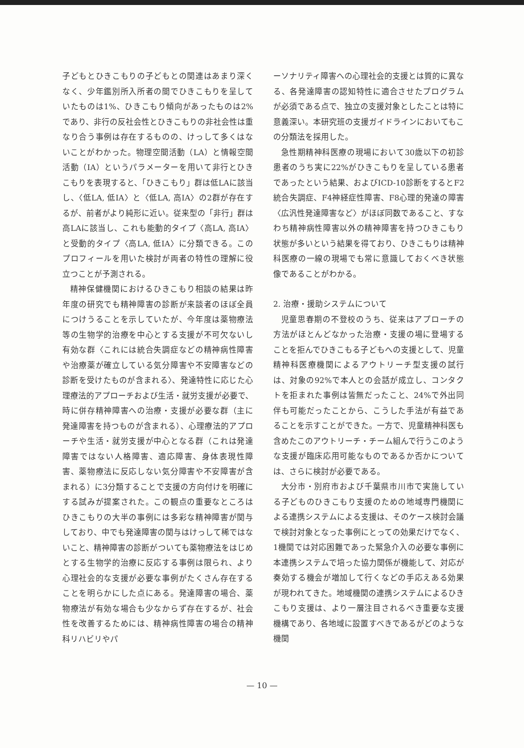子どもとひきこもりの子どもとの関連はあまり深くなく、少年鑑別所入所者の間でひきこもりを呈していたものは1%、ひきこもり傾向があったものは2%であり、非行の反社会性とひきこもりの非社会性は重なり合う事例は存在するものの、けっして多くはないことがわかった。物理空間活動（LA）と情報空間活動（IA）というパラメーターを用いて非行とひきこもりを表現すると、「ひきこもり」群は低LAに該当し、〈低LA, 低IA〉と〈低LA, 高IA〉の2群が存在するが、前者がより純形に近い。従来型の「非行」群は高LAに該当し、これも能動的タイプ〈高LA, 高IA〉と受動的タイプ〈高LA, 低IA〉に分類できる。このプロフィールを用いた検討が両者の特性の理解に役立つことが予測される。
精神保健機関におけるひきこもり相談の結果は昨年度の研究でも精神障害の診断が来談者のほぼ全員につけうることを示していたが、今年度は薬物療法等の生物学的治療を中心とする支援が不可欠ないし有効な群〈これには統合失調症などの精神病性障害や治療薬が確立している気分障害や不安障害などの診断を受けたものが含まれる〉、発達特性に応じた心理療法的アプローチおよび生活・就労支援が必要で、時に併存精神障害への治療・支援が必要な群（主に発達障害を持つものが含まれる）、心理療法的アプローチや生活・就労支援が中心となる群（これは発達障害ではない人格障害、適応障害、身体表現性障害、薬物療法に反応しない気分障害や不安障害が含まれる）に3分類することで支援の方向付けを明確にする試みが提案された。この観点の重要なところはひきこもりの大半の事例には多彩な精神障害が関与しており、中でも発達障害の関与はけっして稀ではないこと、精神障害の診断がついても薬物療法をはじめとする生物学的治療に反応する事例は限られ、より心理社会的な支援が必要な事例がたくさん存在することを明らかにした点にある。発達障害の場合、薬物療法が有効な場合も少なからず存在するが、社会性を改善するためには、精神病性障害の場合の精神科リハビリやパ
ーソナリティ障害への心理社会的支援とは質的に異なる、各発達障害の認知特性に適合させたプログラムが必須である点で、独立の支援対象としたことは特に意義深い。本研究班の支援ガイドラインにおいてもこの分類法を採用した。
急性期精神科医療の現場において30歳以下の初診患者のうち実に22%がひきこもりを呈している患者であったという結果、およびICD-10診断をするとF2統合失調症、F4神経症性障害、F8心理的発達の障害〈広汎性発達障害など〉がほぼ同数であること、すなわち精神病性障害以外の精神障害を持つひきこもり状態が多いという結果を得ており、ひきこもりは精神科医療の一線の現場でも常に意識しておくべき状態像であることがわかる。
2. 治療・援助システムについて
児童思春期の不登校のうち、従来はアプローチの方法がほとんどなかった治療・支援の場に登場することを拒んでひきこもる子どもへの支援として、児童精神科医療機関によるアウトリーチ型支援の試行は、対象の92%で本人との会話が成立し、コンタクトを拒まれた事例は皆無だったこと、24%で外出同伴も可能だったことから、こうした手法が有益であることを示すことができた。一方で、児童精神科医も含めたこのアウトリーチ・チーム組んで行うこのような支援が臨床応用可能なものであるか否かについては、さらに検討が必要である。
大分市・別府市および千葉県市川市で実施している子どものひきこもり支援のための地域専門機関による連携システムによる支援は、そのケース検討会議で検討対象となった事例にとっての効果だけでなく、1機関では対応困難であった緊急介入の必要な事例に本連携システムで培った協力関係が機能して、対応が奏効する機会が増加して行くなどの手応えある効果が現われてきた。地域機関の連携システムによるひきこもり支援は、より一層注目されるべき重要な支援機構であり、各地域に設置すべきであるがどのような機関
— 10 —